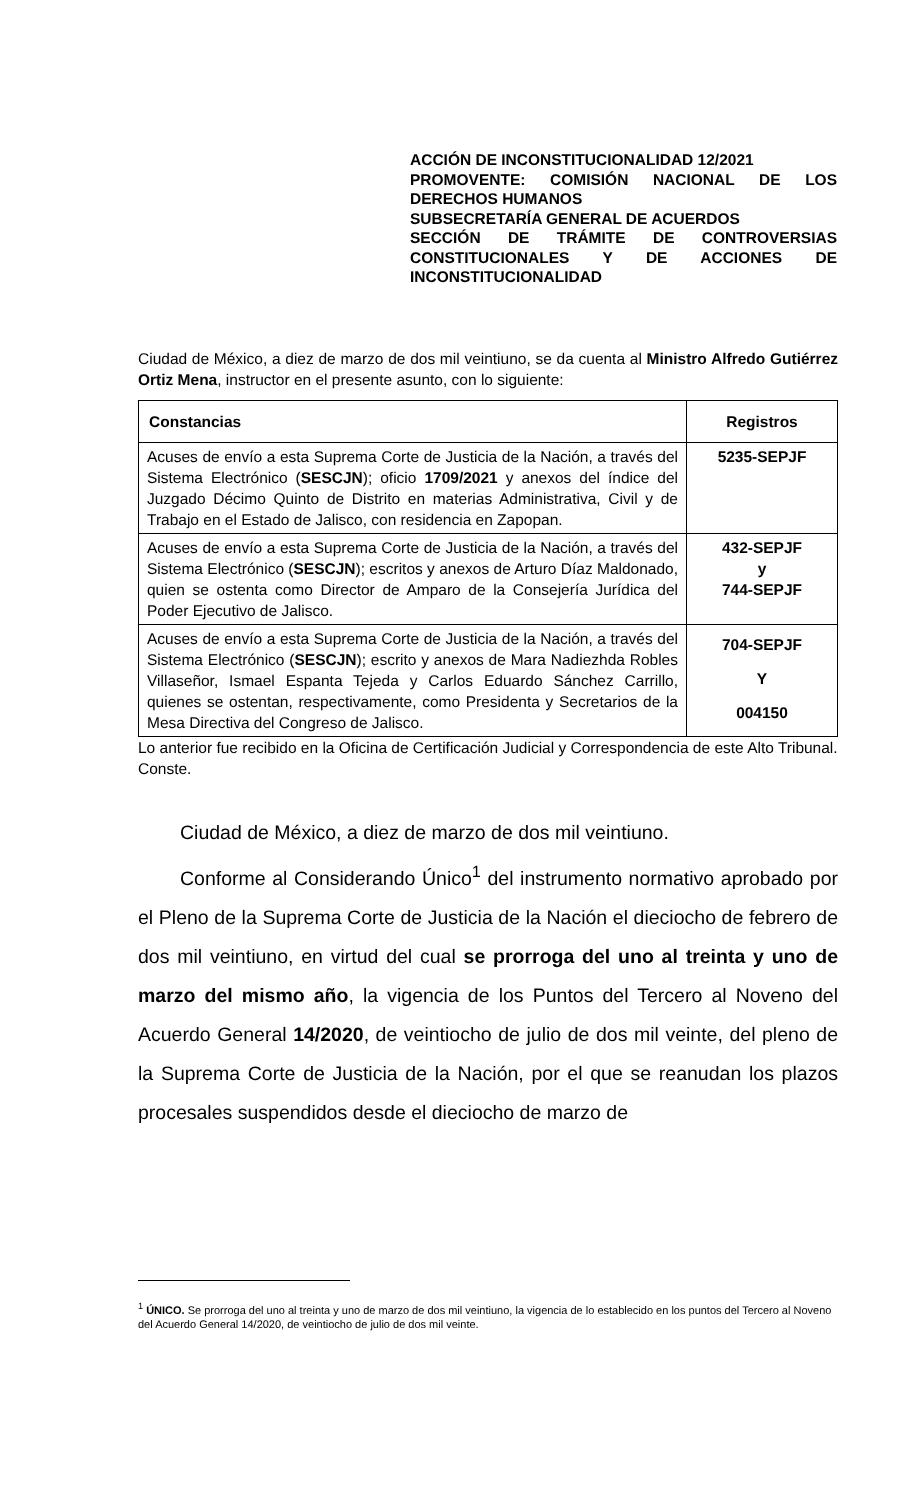ACCIÓN DE INCONSTITUCIONALIDAD 12/2021
PROMOVENTE: COMISIÓN NACIONAL DE LOS DERECHOS HUMANOS
SUBSECRETARÍA GENERAL DE ACUERDOS
SECCIÓN DE TRÁMITE DE CONTROVERSIAS CONSTITUCIONALES Y DE ACCIONES DE INCONSTITUCIONALIDAD
Ciudad de México, a diez de marzo de dos mil veintiuno, se da cuenta al Ministro Alfredo Gutiérrez Ortiz Mena, instructor en el presente asunto, con lo siguiente:
| Constancias | Registros |
| --- | --- |
| Acuses de envío a esta Suprema Corte de Justicia de la Nación, a través del Sistema Electrónico ( SESCJN ); oficio 1709/2021 y anexos del índice del Juzgado Décimo Quinto de Distrito en materias Administrativa, Civil y de Trabajo en el Estado de Jalisco, con residencia en Zapopan. | 5235-SEPJF |
| Acuses de envío a esta Suprema Corte de Justicia de la Nación, a través del Sistema Electrónico ( SESCJN ); escritos y anexos de Arturo Díaz Maldonado, quien se ostenta como Director de Amparo de la Consejería Jurídica del Poder Ejecutivo de Jalisco. | 432-SEPJF y 744-SEPJF |
| Acuses de envío a esta Suprema Corte de Justicia de la Nación, a través del Sistema Electrónico ( SESCJN ); escrito y anexos de Mara Nadiezhda Robles Villaseñor, Ismael Espanta Tejeda y Carlos Eduardo Sánchez Carrillo, quienes se ostentan, respectivamente, como Presidenta y Secretarios de la Mesa Directiva del Congreso de Jalisco. | 704-SEPJF Y 004150 |
Lo anterior fue recibido en la Oficina de Certificación Judicial y Correspondencia de este Alto Tribunal. Conste.
Ciudad de México, a diez de marzo de dos mil veintiuno.
Conforme al Considerando Único<sup>1</sup> del instrumento normativo aprobado por el Pleno de la Suprema Corte de Justicia de la Nación el dieciocho de febrero de dos mil veintiuno, en virtud del cual se prorroga del uno al treinta y uno de marzo del mismo año, la vigencia de los Puntos del Tercero al Noveno del Acuerdo General 14/2020, de veintiocho de julio de dos mil veinte, del pleno de la Suprema Corte de Justicia de la Nación, por el que se reanudan los plazos procesales suspendidos desde el dieciocho de marzo de
<sup>1</sup> ÚNICO. Se prorroga del uno al treinta y uno de marzo de dos mil veintiuno, la vigencia de lo establecido en los puntos del Tercero al Noveno del Acuerdo General 14/2020, de veintiocho de julio de dos mil veinte.